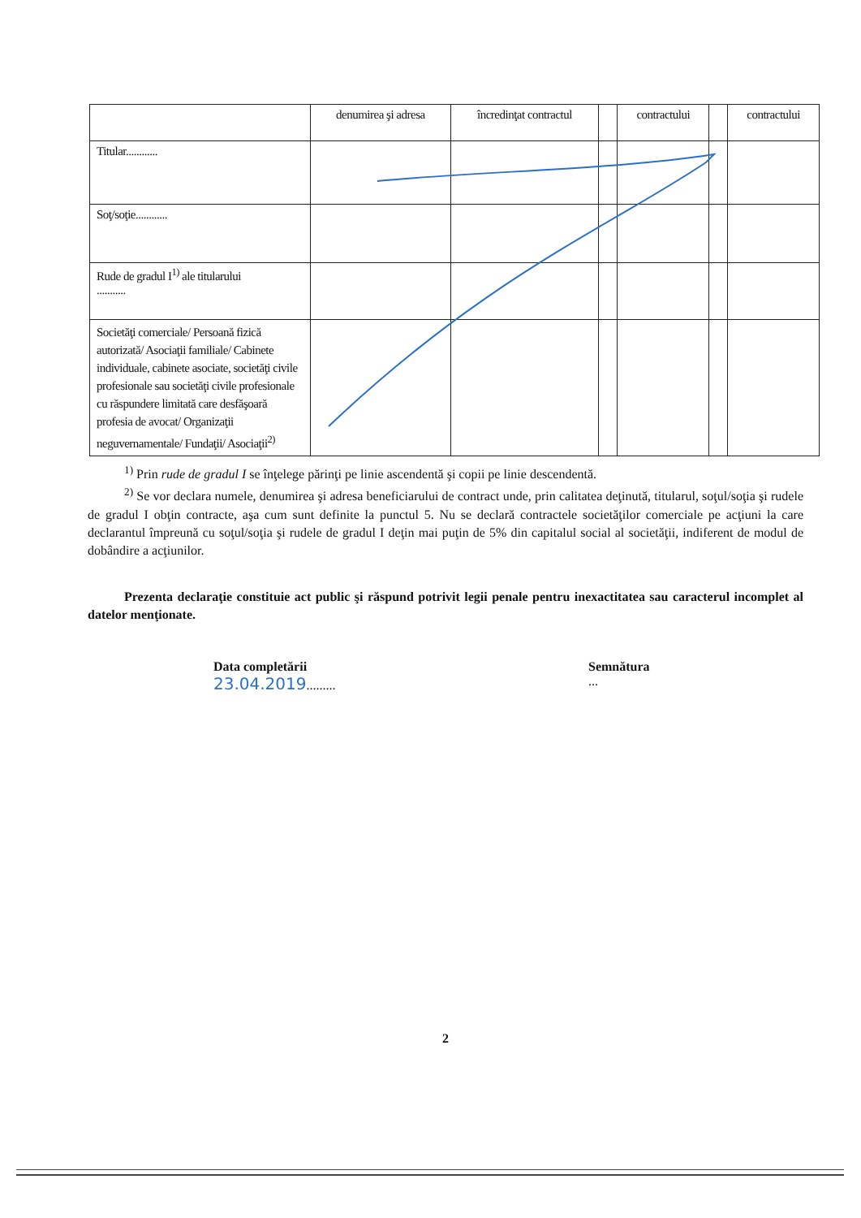| | denumirea şi adresa | încredinţat contractul | | contractului | | contractului |
| Titular............ | | | | | | |
| Soţ/soţie............ | | | | | | |
| Rude de gradul I<sup>1)</sup> ale titularului ........... | | | | | | |
| Societăţi comerciale/ Persoană fizică autorizată/ Asociaţii familiale/ Cabinete individuale, cabinete asociate, societăţi civile profesionale sau societăţi civile profesionale cu răspundere limitată care desfăşoară profesia de avocat/ Organizaţii neguvernamentale/ Fundaţii/ Asociaţii<sup>2)</sup> | | | | | | |
<sup>1)</sup> Prin rude de gradul I se înţelege părinţi pe linie ascendentă şi copii pe linie descendentă.
<sup>2)</sup> Se vor declara numele, denumirea şi adresa beneficiarului de contract unde, prin calitatea deţinută, titularul, soţul/soţia şi rudele de gradul I obţin contracte, aşa cum sunt definite la punctul 5. Nu se declară contractele societăţilor comerciale pe acţiuni la care declarantul împreună cu soţul/soţia şi rudele de gradul I deţin mai puţin de 5% din capitalul social al societăţii, indiferent de modul de dobândire a acţiunilor.
Prezenta declaraţie constituie act public şi răspund potrivit legii penale pentru inexactitatea sau caracterul incomplet al datelor menţionate.
Data completării
23.04.2019.........
Semnătura
...
2